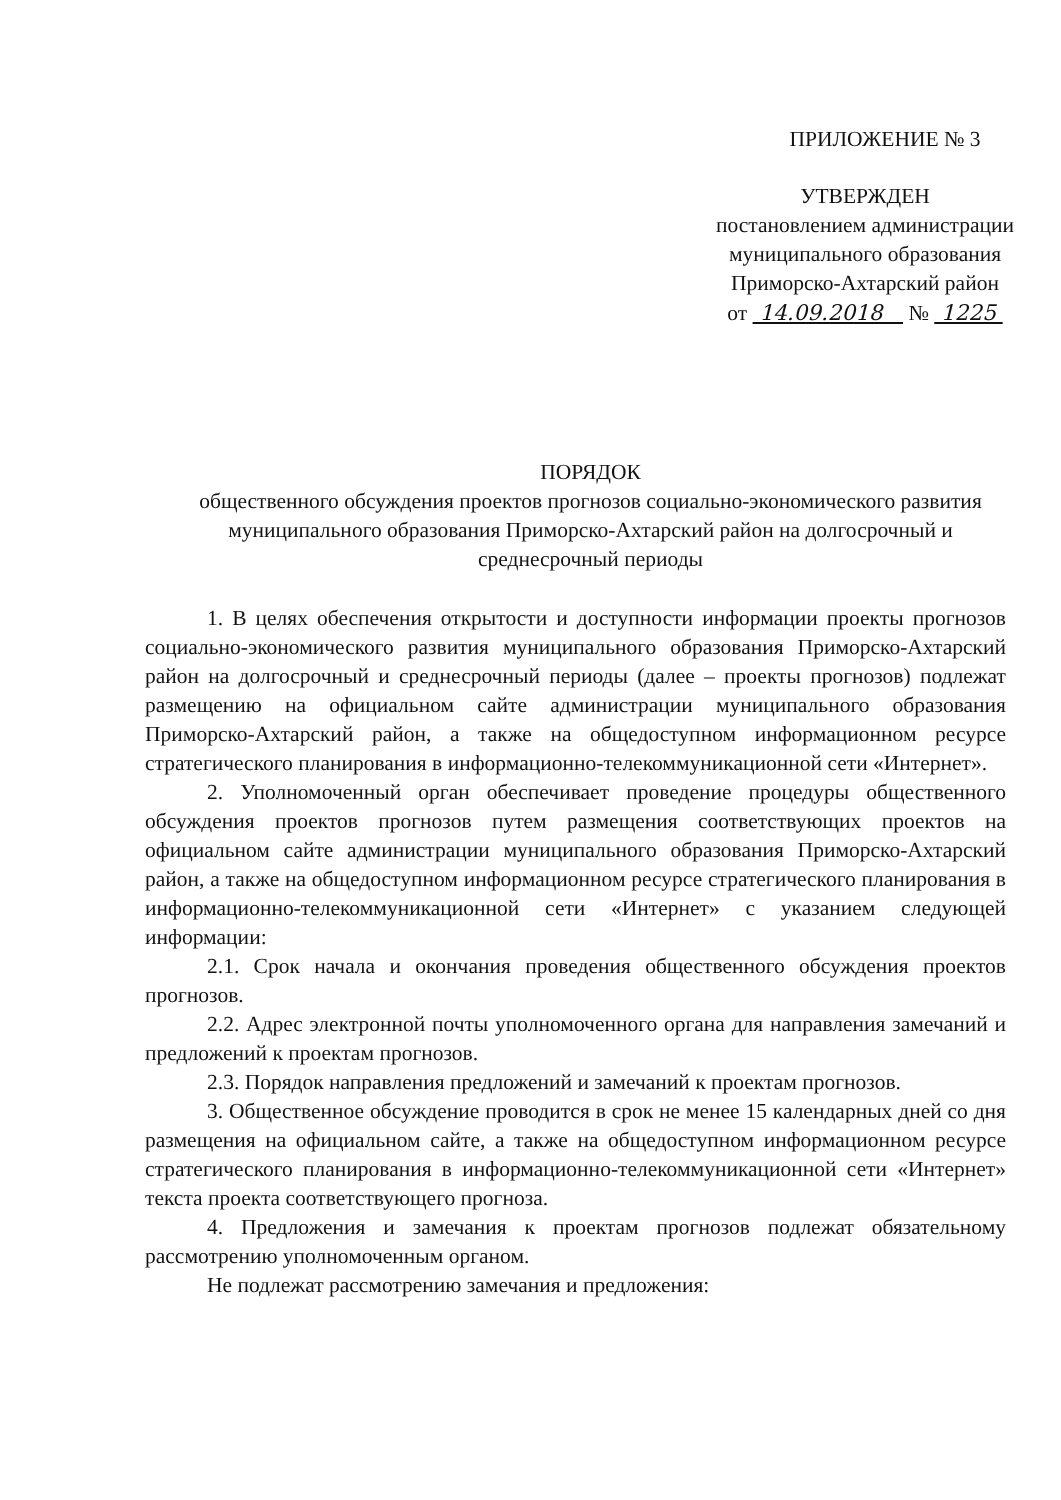ПРИЛОЖЕНИЕ № 3
УТВЕРЖДЕН
постановлением администрации
муниципального образования
Приморско-Ахтарский район
от 14.09.2018 № 1225
ПОРЯДОК
общественного обсуждения проектов прогнозов социально-экономического развития муниципального образования Приморско-Ахтарский район на долгосрочный и среднесрочный периоды
1. В целях обеспечения открытости и доступности информации проекты прогнозов социально-экономического развития муниципального образования Приморско-Ахтарский район на долгосрочный и среднесрочный периоды (далее – проекты прогнозов) подлежат размещению на официальном сайте администрации муниципального образования Приморско-Ахтарский район, а также на общедоступном информационном ресурсе стратегического планирования в информационно-телекоммуникационной сети «Интернет».
2. Уполномоченный орган обеспечивает проведение процедуры общественного обсуждения проектов прогнозов путем размещения соответствующих проектов на официальном сайте администрации муниципального образования Приморско-Ахтарский район, а также на общедоступном информационном ресурсе стратегического планирования в информационно-телекоммуникационной сети «Интернет» с указанием следующей информации:
2.1. Срок начала и окончания проведения общественного обсуждения проектов прогнозов.
2.2. Адрес электронной почты уполномоченного органа для направления замечаний и предложений к проектам прогнозов.
2.3. Порядок направления предложений и замечаний к проектам прогнозов.
3. Общественное обсуждение проводится в срок не менее 15 календарных дней со дня размещения на официальном сайте, а также на общедоступном информационном ресурсе стратегического планирования в информационно-телекоммуникационной сети «Интернет» текста проекта соответствующего прогноза.
4. Предложения и замечания к проектам прогнозов подлежат обязательному рассмотрению уполномоченным органом.
Не подлежат рассмотрению замечания и предложения: